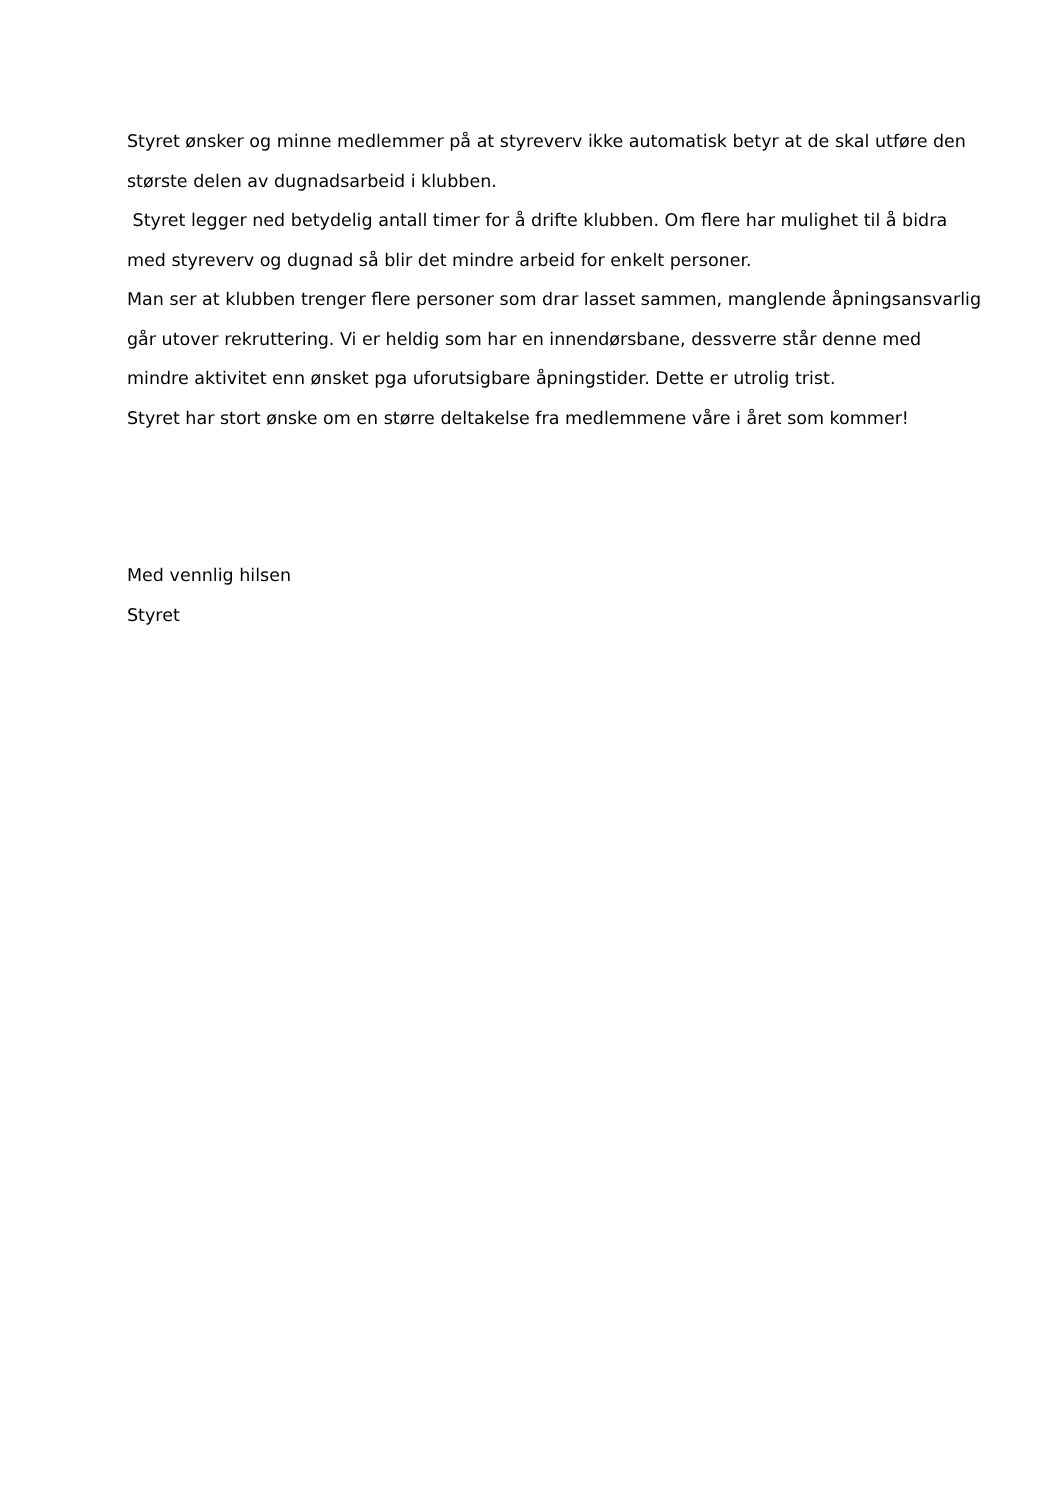Styret ønsker og minne medlemmer på at styreverv ikke automatisk betyr at de skal utføre den største delen av dugnadsarbeid i klubben.
Styret legger ned betydelig antall timer for å drifte klubben. Om flere har mulighet til å bidra med styreverv og dugnad så blir det mindre arbeid for enkelt personer.
Man ser at klubben trenger flere personer som drar lasset sammen, manglende åpningsansvarlig går utover rekruttering. Vi er heldig som har en innendørsbane, dessverre står denne med mindre aktivitet enn ønsket pga uforutsigbare åpningstider. Dette er utrolig trist.
Styret har stort ønske om en større deltakelse fra medlemmene våre i året som kommer!
Med vennlig hilsen
Styret